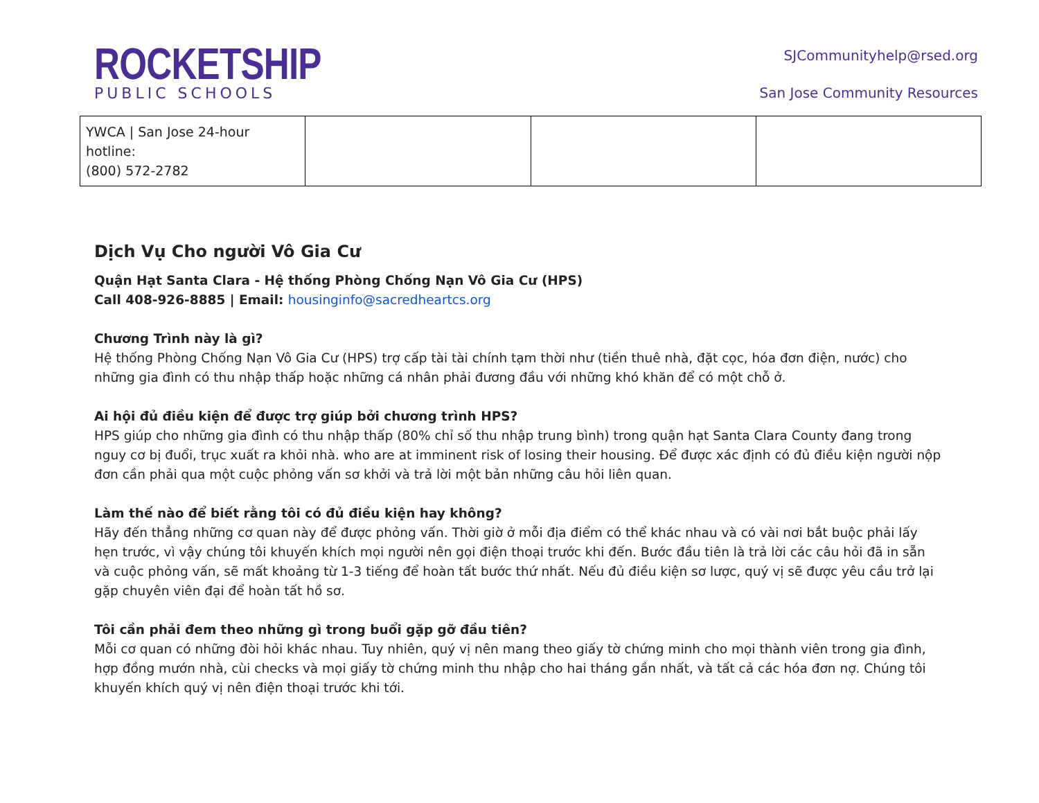ROCKETSHIP
PUBLIC SCHOOLS
SJCommunityhelp@rsed.org
San Jose Community Resources
| YWCA / San Jose 24-hour hotline: (800) 572-2782 | | | |
Dịch Vụ Cho người Vô Gia Cư
Quận Hạt Santa Clara - Hệ thống Phòng Chống Nạn Vô Gia Cư (HPS)
Call 408-926-8885 | Email: housinginfo@sacredheartcs.org
Chương Trình này là gì?
Hệ thống Phòng Chống Nạn Vô Gia Cư (HPS) trợ cấp tài tài chính tạm thời như (tiền thuê nhà, đặt cọc, hóa đơn điện, nước) cho những gia đình có thu nhập thấp hoặc những cá nhân phải đương đầu với những khó khăn để có một chỗ ở.
Ai hội đủ điều kiện để được trợ giúp bởi chương trình HPS?
HPS giúp cho những gia đình có thu nhập thấp (80% chỉ số thu nhập trung bình) trong quận hạt Santa Clara County đang trong nguy cơ bị đuổi, trục xuất ra khỏi nhà. who are at imminent risk of losing their housing. Để được xác định có đủ điều kiện người nộp đơn cần phải qua một cuộc phỏng vấn sơ khởi và trả lời một bản những câu hỏi liên quan.
Làm thế nào để biết rằng tôi có đủ điều kiện hay không?
Hãy đến thẳng những cơ quan này để được phỏng vấn. Thời giờ ở mỗi địa điểm có thể khác nhau và có vài nơi bắt buộc phải lấy hẹn trước, vì vậy chúng tôi khuyến khích mọi người nên gọi điện thoại trước khi đến. Bước đầu tiên là trả lời các câu hỏi đã in sẵn và cuộc phỏng vấn, sẽ mất khoảng từ 1-3 tiếng để hoàn tất bước thứ nhất. Nếu đủ điều kiện sơ lược, quý vị sẽ được yêu cầu trở lại gặp chuyên viên đại để hoàn tất hồ sơ.
Tôi cần phải đem theo những gì trong buổi gặp gỡ đầu tiên?
Mỗi cơ quan có những đòi hỏi khác nhau. Tuy nhiên, quý vị nên mang theo giấy tờ chứng minh cho mọi thành viên trong gia đình, hợp đồng mướn nhà, cùi checks và mọi giấy tờ chứng minh thu nhập cho hai tháng gần nhất, và tất cả các hóa đơn nợ. Chúng tôi khuyến khích quý vị nên điện thoại trước khi tới.